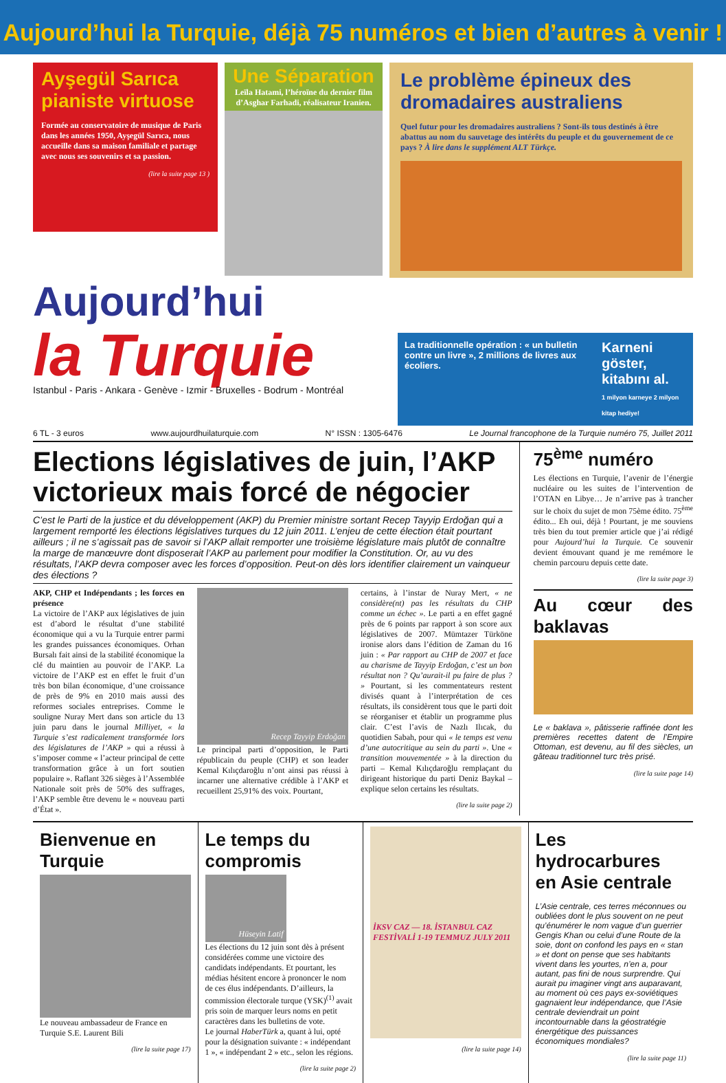Aujourd’hui la Turquie, déjà 75 numéros et bien d’autres à venir !
Ayşegül Sarıca pianiste virtuose
Formée au conservatoire de musique de Paris dans les années 1950, Ayşegül Sarıca, nous accueille dans sa maison familiale et partage avec nous ses souvenirs et sa passion.
(lire la suite page 13 )
Une Séparation
Leïla Hatami, l’héroïne du dernier film d’Asghar Farhadi, réalisateur Iranien.
Le problème épineux des dromadaires australiens
Quel futur pour les dromadaires australiens ? Sont-ils tous destinés à être abattus au nom du sauvetage des intérêts du peuple et du gouvernement de ce pays ? À lire dans le supplément ALT Türkçe.
Aujourd’hui
la Turquie
Istanbul - Paris - Ankara - Genève - Izmir - Bruxelles - Bodrum - Montréal
La traditionnelle opération : « un bulletin contre un livre », 2 millions de livres aux écoliers.
Karneni göster, kitabını al.
1 milyon karneye 2 milyon kitap hediye!
6 TL - 3 euros www.aujourdhuilaturquie.com N° ISSN : 1305-6476 Le Journal francophone de la Turquie numéro 75, Juillet 2011
Elections législatives de juin, l’AKP victorieux mais forcé de négocier
C’est le Parti de la justice et du développement (AKP) du Premier ministre sortant Recep Tayyip Erdoğan qui a largement remporté les élections législatives turques du 12 juin 2011. L’enjeu de cette élection était pourtant ailleurs ; il ne s’agissait pas de savoir si l’AKP allait remporter une troisième législature mais plutôt de connaître la marge de manœuvre dont disposerait l’AKP au parlement pour modifier la Constitution. Or, au vu des résultats, l’AKP devra composer avec les forces d’opposition. Peut-on dès lors identifier clairement un vainqueur des élections ?
AKP, CHP et Indépendants ; les forces en présence
La victoire de l’AKP aux législatives de juin est d’abord le résultat d’une stabilité économique qui a vu la Turquie entrer parmi les grandes puissances économiques. Orhan Bursalı fait ainsi de la stabilité économique la clé du maintien au pouvoir de l’AKP. La victoire de l’AKP est en effet le fruit d’un très bon bilan économique, d’une croissance de près de 9% en 2010 mais aussi des reformes sociales entreprises. Comme le souligne Nuray Mert dans son article du 13 juin paru dans le journal Milliyet, « la Turquie s’est radicalement transformée lors des législatures de l’AKP » qui a réussi à s’imposer comme « l’acteur principal de cette transformation grâce à un fort soutien populaire ». Raflant 326 sièges à l’Assemblée Nationale soit près de 50% des suffrages, l’AKP semble être devenu le « nouveau parti d’État ».
Recep Tayyip Erdoğan
Le principal parti d’opposition, le Parti républicain du peuple (CHP) et son leader Kemal Kılıçdaroğlu n’ont ainsi pas réussi à incarner une alternative crédible à l’AKP et recueillent 25,91% des voix. Pourtant,
certains, à l’instar de Nuray Mert, « ne considère(nt) pas les résultats du CHP comme un échec ». Le parti a en effet gagné près de 6 points par rapport à son score aux législatives de 2007. Mümtazer Türköne ironise alors dans l’édition de Zaman du 16 juin : « Par rapport au CHP de 2007 et face au charisme de Tayyip Erdoğan, c’est un bon résultat non ? Qu’aurait-il pu faire de plus ? » Pourtant, si les commentateurs restent divisés quant à l’interprétation de ces résultats, ils considèrent tous que le parti doit se réorganiser et établir un programme plus clair. C’est l’avis de Nazlı Ilıcak, du quotidien Sabah, pour qui « le temps est venu d’une autocritique au sein du parti ». Une « transition mouvementée » à la direction du parti – Kemal Kılıçdaroğlu remplaçant du dirigeant historique du parti Deniz Baykal – explique selon certains les résultats.
(lire la suite page 2)
75<sup>ème</sup> numéro
Les élections en Turquie, l’avenir de l’énergie nucléaire ou les suites de l’intervention de l’OTAN en Libye… Je n’arrive pas à trancher sur le choix du sujet de mon 75ème édito. 75<sup>ème</sup> édito... Eh oui, déjà ! Pourtant, je me souviens très bien du tout premier article que j’ai rédigé pour Aujourd’hui la Turquie. Ce souvenir devient émouvant quand je me remémore le chemin parcouru depuis cette date.
(lire la suite page 3)
Au cœur des baklavas
Le « baklava », pâtisserie raffinée dont les premières recettes datent de l’Empire Ottoman, est devenu, au fil des siècles, un gâteau traditionnel turc très prisé.
(lire la suite page 14)
Bienvenue en Turquie
Le nouveau ambassadeur de France en Turquie S.E. Laurent Bili
(lire la suite page 17)
Le temps du compromis
Hüseyin Latif
Les élections du 12 juin sont dès à présent considérées comme une victoire des candidats indépendants. Et pourtant, les médias hésitent encore à prononcer le nom de ces élus indépendants. D’ailleurs, la commission électorale turque (YSK)<sup>(1)</sup> avait pris soin de marquer leurs noms en petit caractères dans les bulletins de vote.
Le journal HaberTürk a, quant à lui, opté pour la désignation suivante : « indépendant 1 », « indépendant 2 » etc., selon les régions.
(lire la suite page 2)
İKSV CAZ — 18. İSTANBUL CAZ FESTİVALİ 1-19 TEMMUZ JULY 2011
(lire la suite page 14)
Les hydrocarbures en Asie centrale
L’Asie centrale, ces terres méconnues ou oubliées dont le plus souvent on ne peut qu’énumérer le nom vague d’un guerrier Gengis Khan ou celui d’une Route de la soie, dont on confond les pays en « stan » et dont on pense que ses habitants vivent dans les yourtes, n’en a, pour autant, pas fini de nous surprendre. Qui aurait pu imaginer vingt ans auparavant, au moment où ces pays ex-soviétiques gagnaient leur indépendance, que l’Asie centrale deviendrait un point incontournable dans la géostratégie énergétique des puissances économiques mondiales?
(lire la suite page 11)